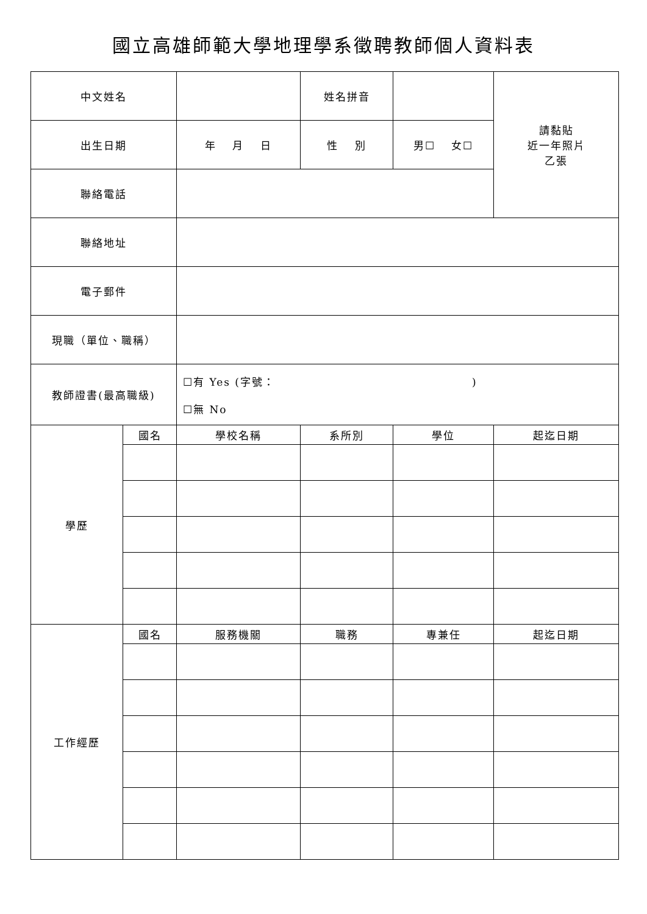國立高雄師範大學地理學系徵聘教師個人資料表
| 中文姓名 | | | 姓名拼音 | | 請黏貼 近一年照片 乙張 |
| 出生日期 | | 年 月 日 | 性 別 | 男☐ 女☐ | |
| 聯絡電話 | | | | | |
| 聯絡地址 | | | | | |
| 電子郵件 | | | | | |
| 現職（單位、職稱） | | | | | |
| 教師證書(最高職級) | | ☐有 Yes (字號： ) ☐無 No | | | |
| 學歷 | 國名 | 學校名稱 | 系所別 | 學位 | 起迄日期 |
| 工作經歷 | 國名 | 服務機關 | 職務 | 專兼任 | 起迄日期 |